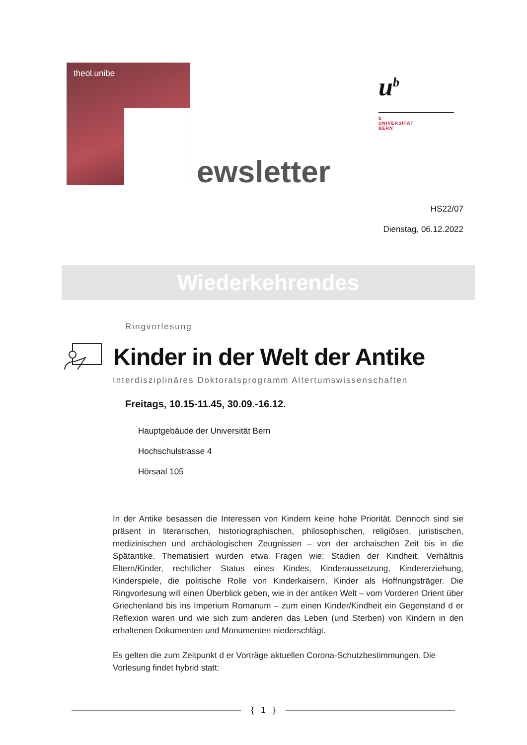theol.unibe
ewsletter
u<sup>b</sup>
b
UNIVERSITÄT
BERN
HS22/07
Dienstag, 06.12.2022
Wiederkehrendes
Ringvorlesung
Kinder in der Welt der Antike
Interdisziplinäres Doktoratsprogramm Altertumswissenschaften
Freitags, 10.15-11.45, 30.09.-16.12.
Hauptgebäude der Universität Bern
Hochschulstrasse 4
Hörsaal 105
In der Antike besassen die Interessen von Kindern keine hohe Priorität. Dennoch sind sie präsent in literarischen, historiographischen, philosophischen, religiösen, juristischen, medizinischen und archäologischen Zeugnissen – von der archaischen Zeit bis in die Spätantike. Thematisiert wurden etwa Fragen wie: Stadien der Kindheit, Verhältnis Eltern/Kinder, rechtlicher Status eines Kindes, Kinderaussetzung, Kindererziehung, Kinderspiele, die politische Rolle von Kinderkaisern, Kinder als Hoffnungsträger. Die Ringvorlesung will einen Überblick geben, wie in der antiken Welt – vom Vorderen Orient über Griechenland bis ins Imperium Romanum – zum einen Kinder/Kindheit ein Gegenstand d er Reflexion waren und wie sich zum anderen das Leben (und Sterben) von Kindern in den erhaltenen Dokumenten und Monumenten niederschlägt.
Es gelten die zum Zeitpunkt d er Vorträge aktuellen Corona-Schutzbestimmungen. Die Vorlesung findet hybrid statt:
{ 1 }